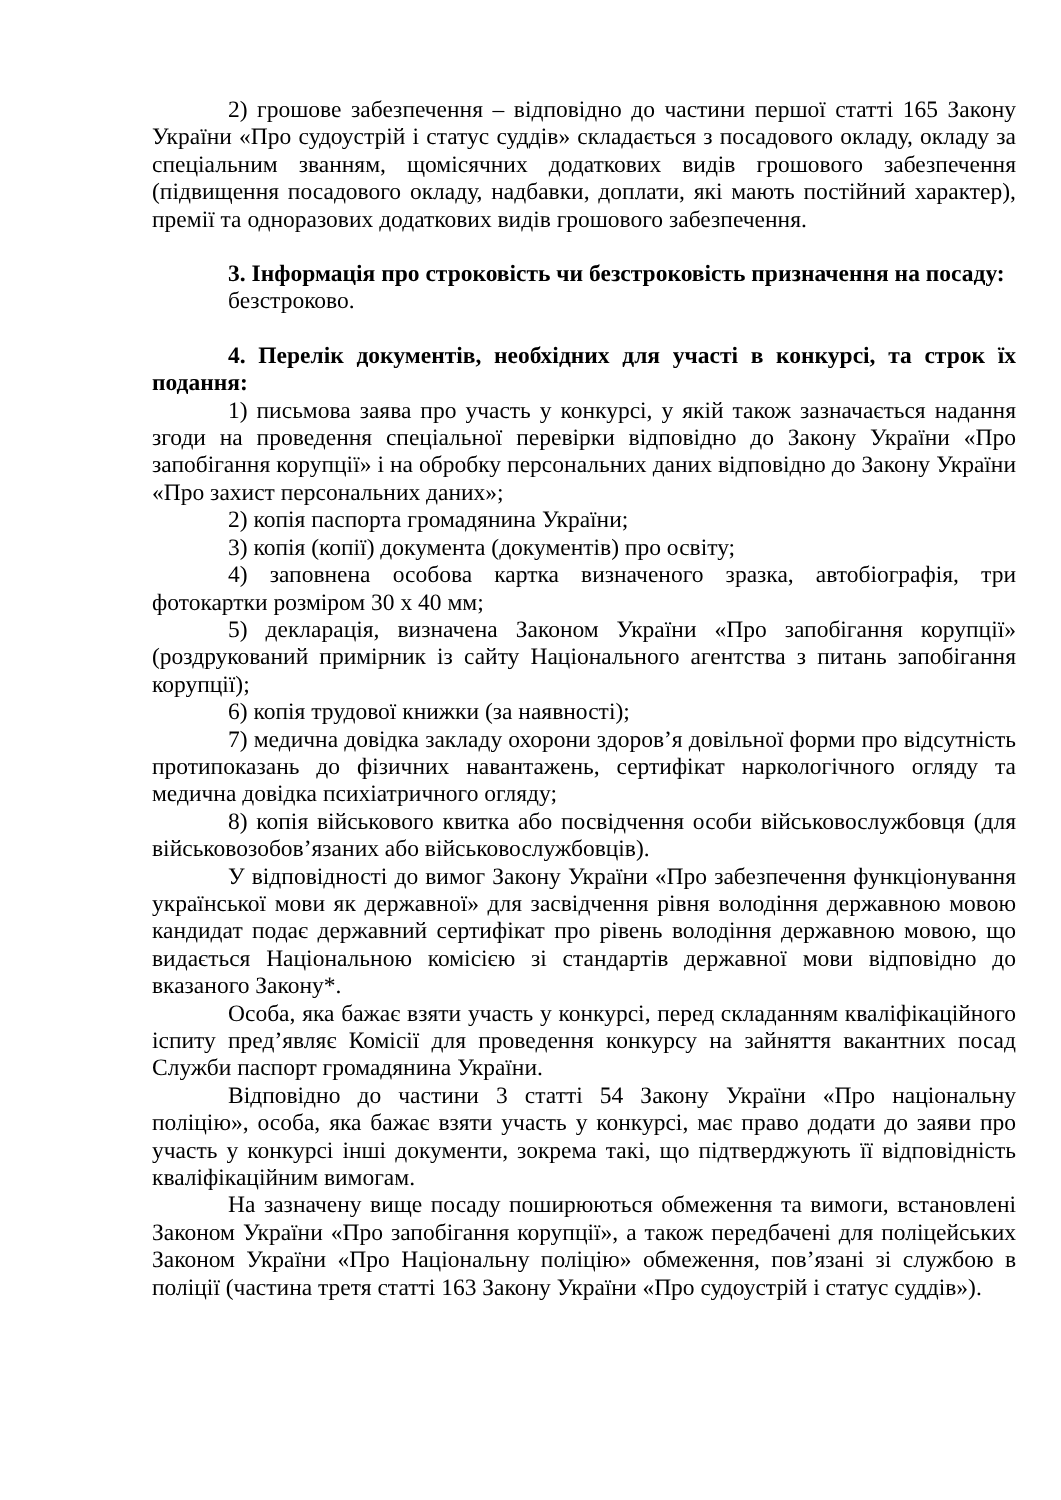2) грошове забезпечення – відповідно до частини першої статті 165 Закону України «Про судоустрій і статус суддів» складається з посадового окладу, окладу за спеціальним званням, щомісячних додаткових видів грошового забезпечення (підвищення посадового окладу, надбавки, доплати, які мають постійний характер), премії та одноразових додаткових видів грошового забезпечення.
3. Інформація про строковість чи безстроковість призначення на посаду:
безстроково.
4. Перелік документів, необхідних для участі в конкурсі, та строк їх подання:
1) письмова заява про участь у конкурсі, у якій також зазначається надання згоди на проведення спеціальної перевірки відповідно до Закону України «Про запобігання корупції» і на обробку персональних даних відповідно до Закону України «Про захист персональних даних»;
2) копія паспорта громадянина України;
3) копія (копії) документа (документів) про освіту;
4) заповнена особова картка визначеного зразка, автобіографія, три фотокартки розміром 30 х 40 мм;
5) декларація, визначена Законом України «Про запобігання корупції» (роздрукований примірник із сайту Національного агентства з питань запобігання корупції);
6) копія трудової книжки (за наявності);
7) медична довідка закладу охорони здоров’я довільної форми про відсутність протипоказань до фізичних навантажень, сертифікат наркологічного огляду та медична довідка психіатричного огляду;
8) копія військового квитка або посвідчення особи військовослужбовця (для військовозобов’язаних або військовослужбовців).
У відповідності до вимог Закону України «Про забезпечення функціонування української мови як державної» для засвідчення рівня володіння державною мовою кандидат подає державний сертифікат про рівень володіння державною мовою, що видається Національною комісією зі стандартів державної мови відповідно до вказаного Закону*.
Особа, яка бажає взяти участь у конкурсі, перед складанням кваліфікаційного іспиту пред’являє Комісії для проведення конкурсу на зайняття вакантних посад Служби паспорт громадянина України.
Відповідно до частини 3 статті 54 Закону України «Про національну поліцію», особа, яка бажає взяти участь у конкурсі, має право додати до заяви про участь у конкурсі інші документи, зокрема такі, що підтверджують її відповідність кваліфікаційним вимогам.
На зазначену вище посаду поширюються обмеження та вимоги, встановлені Законом України «Про запобігання корупції», а також передбачені для поліцейських Законом України «Про Національну поліцію» обмеження, пов’язані зі службою в поліції (частина третя статті 163 Закону України «Про судоустрій і статус суддів»).